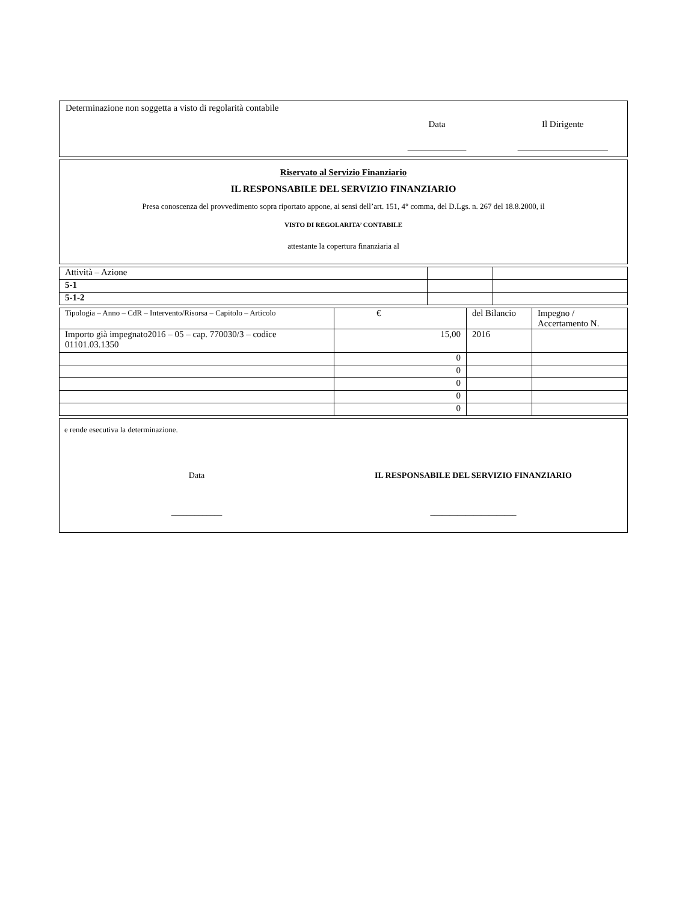Determinazione non soggetta a visto di regolarità contabile
Data Il Dirigente
_____________ ____________________
Riservato al Servizio Finanziario
IL RESPONSABILE DEL SERVIZIO FINANZIARIO
Presa conoscenza del provvedimento sopra riportato appone, ai sensi dell’art. 151, 4° comma, del D.Lgs. n. 267 del 18.8.2000, il
VISTO DI REGOLARITA’ CONTABILE
attestante la copertura finanziaria al
| Attività – Azione | | |
| 5-1 | | |
| 5-1-2 | | |
| Tipologia – Anno – CdR – Intervento/Risorsa – Capitolo – Articolo | € | del Bilancio | Impegno / Accertamento N. |
| --- | --- | --- | --- |
| Importo già impegnato2016 – 05 – cap. 770030/3 – codice 01101.03.1350 | 15,00 | 2016 | |
| | 0 | | |
| | 0 | | |
| | 0 | | |
| | 0 | | |
| | 0 | | |
e rende esecutiva la determinazione.
Data IL RESPONSABILE DEL SERVIZIO FINANZIARIO
_____________ ______________________